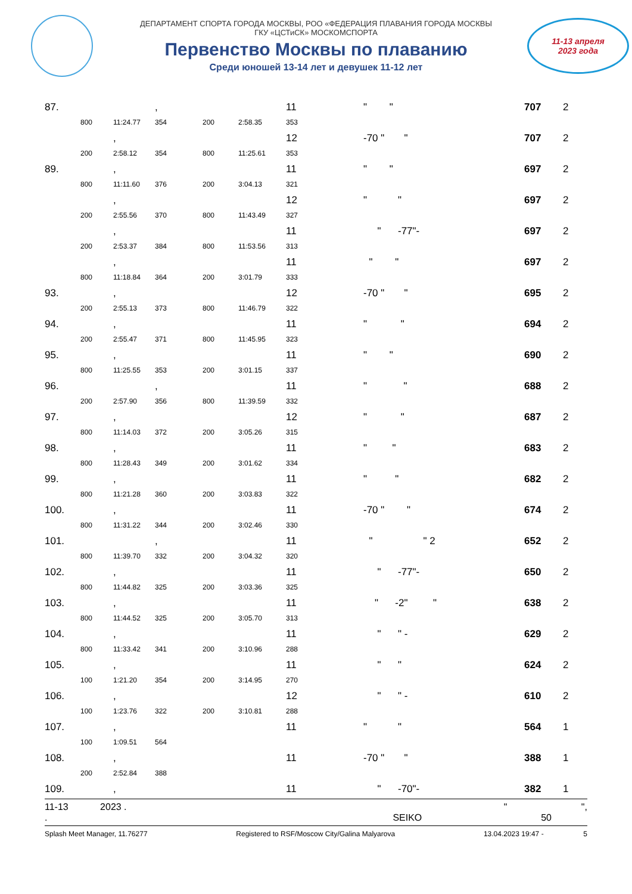ДЕПАРТАМЕНТ СПОРТА ГОРОДА МОСКВЫ, РОО «ФЕДЕРАЦИЯ ПЛАВАНИЯ ГОРОДА МОСКВЫ
ГКУ «ЦСТиСК» МОСКОМСПОРТА
Первенство Москвы по плаванию
Среди юношей 13-14 лет и девушек 11-12 лет
11-13 апреля
2023 года
| 87. | | | , | | | 11 | " " | 707 | 2 |
| | 800 | 11:24.77 | 354 | 200 | 2:58.35 | 353 | | | |
| | | , | | | | 12 | -70 " " | 707 | 2 |
| | 200 | 2:58.12 | 354 | 800 | 11:25.61 | 353 | | | |
| 89. | | , | | | | 11 | " " | 697 | 2 |
| | 800 | 11:11.60 | 376 | 200 | 3:04.13 | 321 | | | |
| | | , | | | | 12 | " " | 697 | 2 |
| | 200 | 2:55.56 | 370 | 800 | 11:43.49 | 327 | | | |
| | | , | | | | 11 | " -77"- | 697 | 2 |
| | 200 | 2:53.37 | 384 | 800 | 11:53.56 | 313 | | | |
| | | , | | | | 11 | " " | 697 | 2 |
| | 800 | 11:18.84 | 364 | 200 | 3:01.79 | 333 | | | |
| 93. | | , | | | | 12 | -70 " " | 695 | 2 |
| | 200 | 2:55.13 | 373 | 800 | 11:46.79 | 322 | | | |
| 94. | | , | | | | 11 | " " | 694 | 2 |
| | 200 | 2:55.47 | 371 | 800 | 11:45.95 | 323 | | | |
| 95. | | , | | | | 11 | " " | 690 | 2 |
| | 800 | 11:25.55 | 353 | 200 | 3:01.15 | 337 | | | |
| 96. | | | , | | | 11 | " " | 688 | 2 |
| | 200 | 2:57.90 | 356 | 800 | 11:39.59 | 332 | | | |
| 97. | | , | | | | 12 | " " | 687 | 2 |
| | 800 | 11:14.03 | 372 | 200 | 3:05.26 | 315 | | | |
| 98. | | , | | | | 11 | " " | 683 | 2 |
| | 800 | 11:28.43 | 349 | 200 | 3:01.62 | 334 | | | |
| 99. | | , | | | | 11 | " " | 682 | 2 |
| | 800 | 11:21.28 | 360 | 200 | 3:03.83 | 322 | | | |
| 100. | | , | | | | 11 | -70 " " | 674 | 2 |
| | 800 | 11:31.22 | 344 | 200 | 3:02.46 | 330 | | | |
| 101. | | | , | | | 11 | " " 2 | 652 | 2 |
| | 800 | 11:39.70 | 332 | 200 | 3:04.32 | 320 | | | |
| 102. | | , | | | | 11 | " -77"- | 650 | 2 |
| | 800 | 11:44.82 | 325 | 200 | 3:03.36 | 325 | | | |
| 103. | | , | | | | 11 | " -2" " | 638 | 2 |
| | 800 | 11:44.52 | 325 | 200 | 3:05.70 | 313 | | | |
| 104. | | , | | | | 11 | " " - | 629 | 2 |
| | 800 | 11:33.42 | 341 | 200 | 3:10.96 | 288 | | | |
| 105. | | , | | | | 11 | " " | 624 | 2 |
| | 100 | 1:21.20 | 354 | 200 | 3:14.95 | 270 | | | |
| 106. | | , | | | | 12 | " " - | 610 | 2 |
| | 100 | 1:23.76 | 322 | 200 | 3:10.81 | 288 | | | |
| 107. | | , | | | | 11 | " " | 564 | 1 |
| | 100 | 1:09.51 | 564 | | | | | | |
| 108. | | , | | | | 11 | -70 " " | 388 | 1 |
| | 200 | 2:52.84 | 388 | | | | | | |
| 109. | | , | | | | 11 | " -70"- | 382 | 1 |
11-13 2023 . " ",
. SEIKO 50
Splash Meet Manager, 11.76277 Registered to RSF/Moscow City/Galina Malyarova 13.04.2023 19:47 - 5